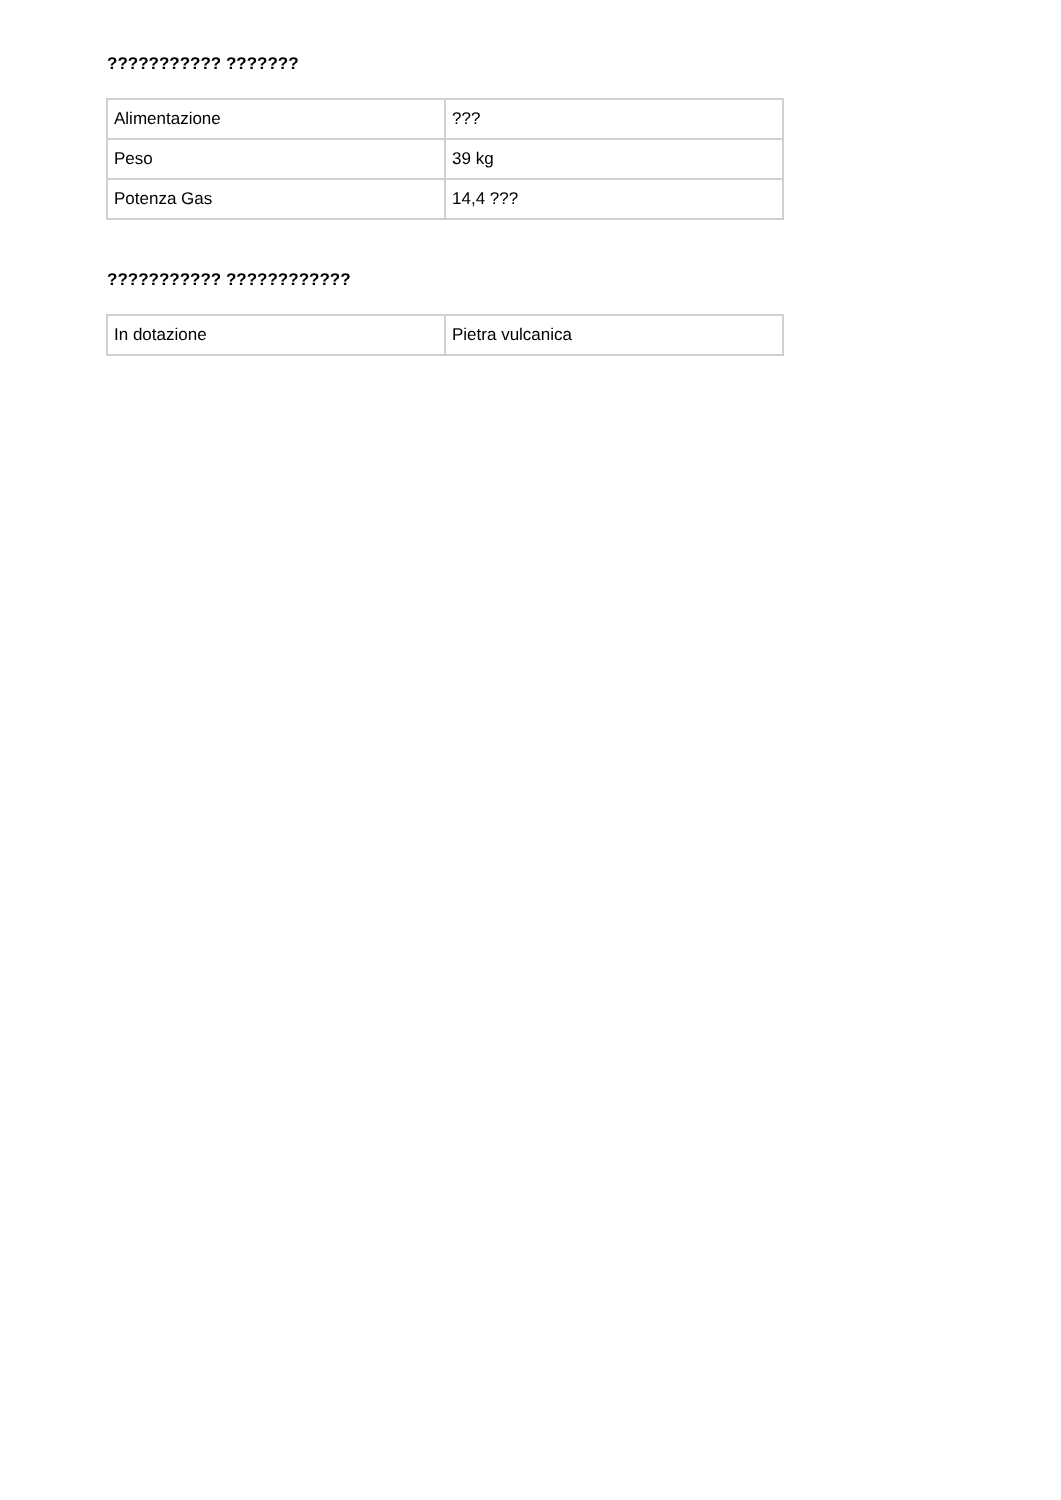??????????? ???????
| Alimentazione | ??? |
| Peso | 39 kg |
| Potenza Gas | 14,4 ??? |
??????????? ????????????
| In dotazione | Pietra vulcanica |